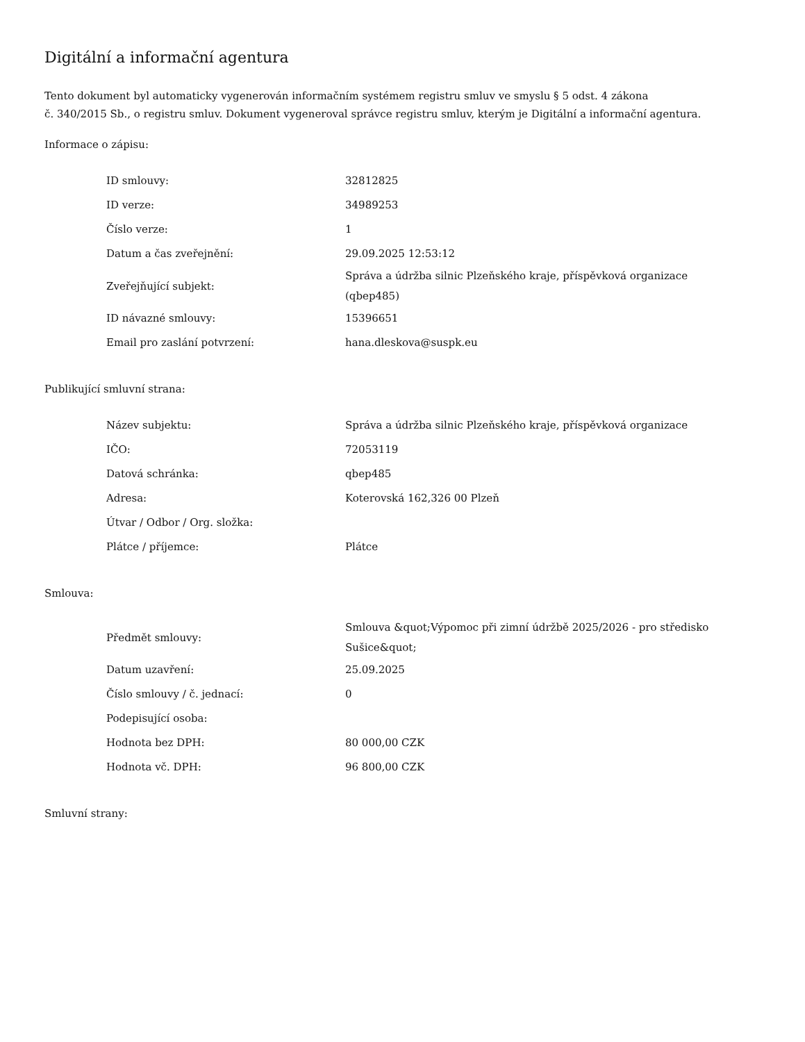Digitální a informační agentura
Tento dokument byl automaticky vygenerován informačním systémem registru smluv ve smyslu § 5 odst. 4 zákona
č. 340/2015 Sb., o registru smluv. Dokument vygeneroval správce registru smluv, kterým je Digitální a informační agentura.
Informace o zápisu:
| ID smlouvy: | 32812825 |
| ID verze: | 34989253 |
| Číslo verze: | 1 |
| Datum a čas zveřejnění: | 29.09.2025 12:53:12 |
| Zveřejňující subjekt: | Správa a údržba silnic Plzeňského kraje, příspěvková organizace (qbep485) |
| ID návazné smlouvy: | 15396651 |
| Email pro zaslání potvrzení: | hana.dleskova@suspk.eu |
Publikující smluvní strana:
| Název subjektu: | Správa a údržba silnic Plzeňského kraje, příspěvková organizace |
| IČO: | 72053119 |
| Datová schránka: | qbep485 |
| Adresa: | Koterovská 162,326 00 Plzeň |
| Útvar / Odbor / Org. složka: | |
| Plátce / příjemce: | Plátce |
Smlouva:
| Předmět smlouvy: | Smlouva &quot;Výpomoc při zimní údržbě 2025/2026 - pro středisko Sušice&quot; |
| Datum uzavření: | 25.09.2025 |
| Číslo smlouvy / č. jednací: | 0 |
| Podepisující osoba: | |
| Hodnota bez DPH: | 80 000,00 CZK |
| Hodnota vč. DPH: | 96 800,00 CZK |
Smluvní strany: